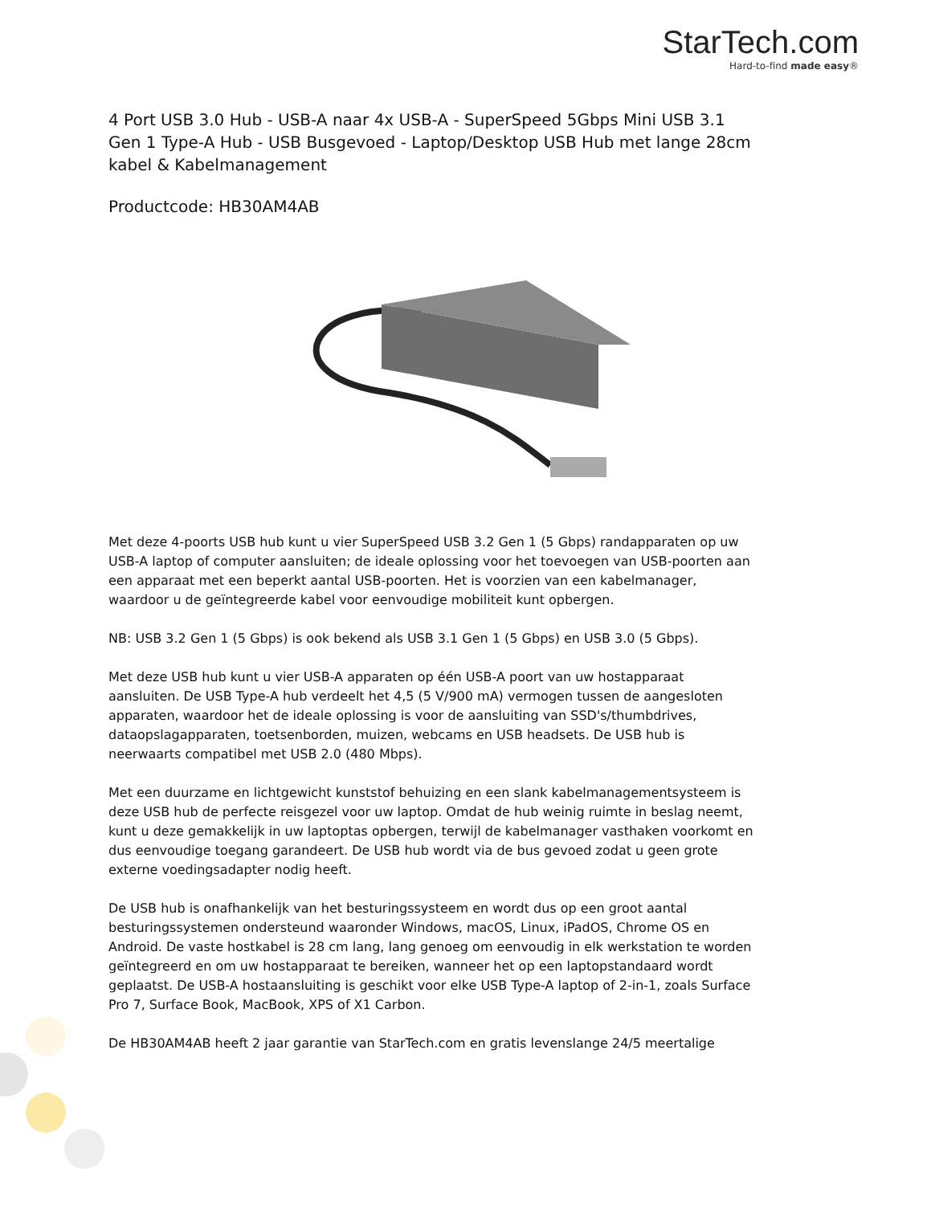StarTech.com
Hard-to-find made easy®
4 Port USB 3.0 Hub - USB-A naar 4x USB-A - SuperSpeed 5Gbps Mini USB 3.1 Gen 1 Type-A Hub - USB Busgevoed - Laptop/Desktop USB Hub met lange 28cm kabel & Kabelmanagement
Productcode: HB30AM4AB
Met deze 4-poorts USB hub kunt u vier SuperSpeed USB 3.2 Gen 1 (5 Gbps) randapparaten op uw USB-A laptop of computer aansluiten; de ideale oplossing voor het toevoegen van USB-poorten aan een apparaat met een beperkt aantal USB-poorten. Het is voorzien van een kabelmanager, waardoor u de geïntegreerde kabel voor eenvoudige mobiliteit kunt opbergen.
NB: USB 3.2 Gen 1 (5 Gbps) is ook bekend als USB 3.1 Gen 1 (5 Gbps) en USB 3.0 (5 Gbps).
Met deze USB hub kunt u vier USB-A apparaten op één USB-A poort van uw hostapparaat aansluiten. De USB Type-A hub verdeelt het 4,5 (5 V/900 mA) vermogen tussen de aangesloten apparaten, waardoor het de ideale oplossing is voor de aansluiting van SSD's/thumbdrives, dataopslagapparaten, toetsenborden, muizen, webcams en USB headsets. De USB hub is neerwaarts compatibel met USB 2.0 (480 Mbps).
Met een duurzame en lichtgewicht kunststof behuizing en een slank kabelmanagementsysteem is deze USB hub de perfecte reisgezel voor uw laptop. Omdat de hub weinig ruimte in beslag neemt, kunt u deze gemakkelijk in uw laptoptas opbergen, terwijl de kabelmanager vasthaken voorkomt en dus eenvoudige toegang garandeert. De USB hub wordt via de bus gevoed zodat u geen grote externe voedingsadapter nodig heeft.
De USB hub is onafhankelijk van het besturingssysteem en wordt dus op een groot aantal besturingssystemen ondersteund waaronder Windows, macOS, Linux, iPadOS, Chrome OS en Android. De vaste hostkabel is 28 cm lang, lang genoeg om eenvoudig in elk werkstation te worden geïntegreerd en om uw hostapparaat te bereiken, wanneer het op een laptopstandaard wordt geplaatst. De USB-A hostaansluiting is geschikt voor elke USB Type-A laptop of 2-in-1, zoals Surface Pro 7, Surface Book, MacBook, XPS of X1 Carbon.
De HB30AM4AB heeft 2 jaar garantie van StarTech.com en gratis levenslange 24/5 meertalige